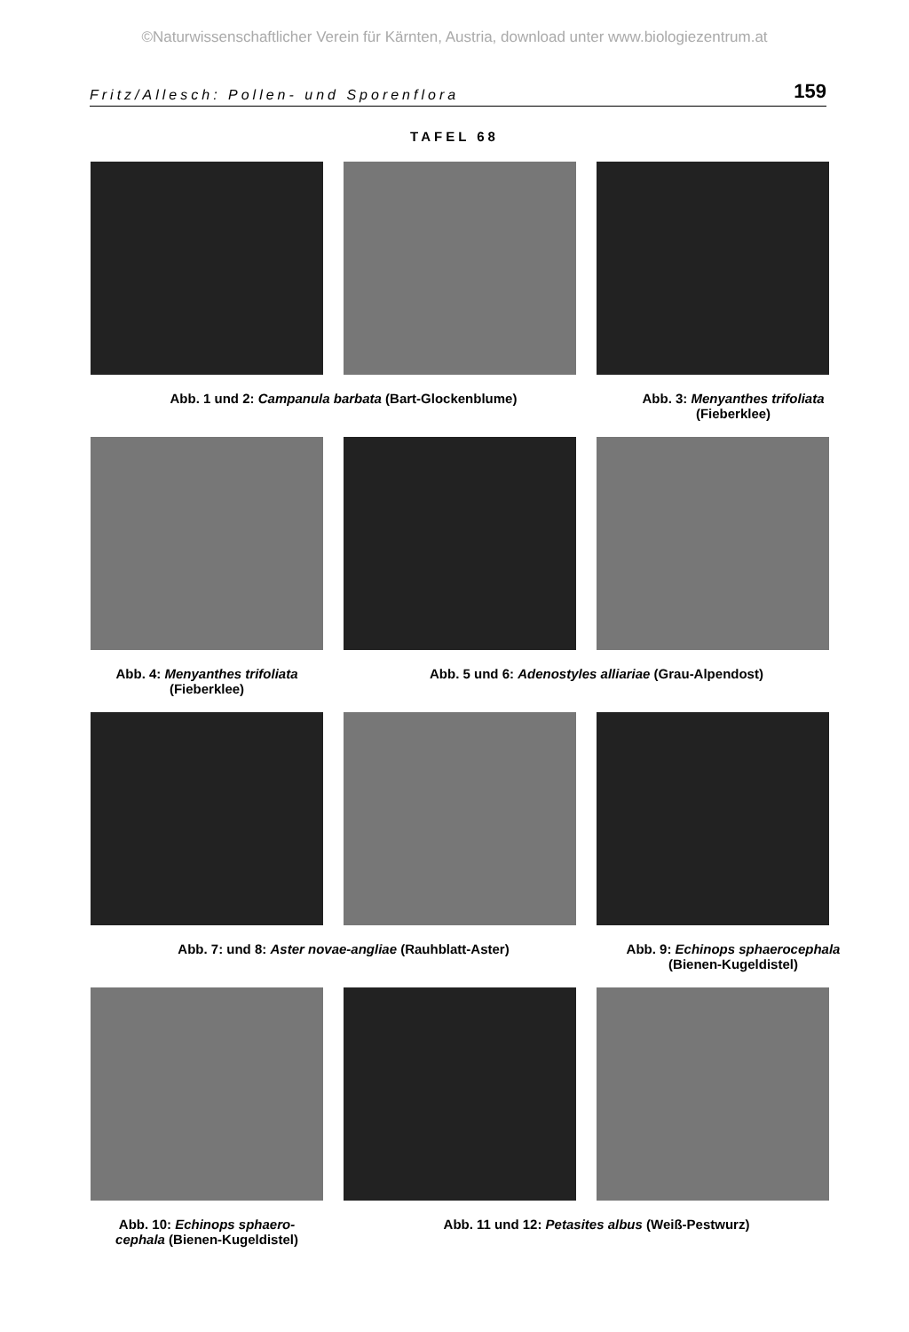©Naturwissenschaftlicher Verein für Kärnten, Austria, download unter www.biologiezentrum.at
Fritz/Allesch: Pollen- und Sporenflora 159
TAFEL 68
Abb. 1 und 2: Campanula barbata (Bart-Glockenblume) Abb. 3: Menyanthes trifoliata
(Fieberklee)
Abb. 4: Menyanthes trifoliata
(Fieberklee)
Abb. 5 und 6: Adenostyles alliariae (Grau-Alpendost)
Abb. 7: und 8: Aster novae-angliae (Rauhblatt-Aster) Abb. 9: Echinops sphaerocephala
(Bienen-Kugeldistel)
Abb. 10: Echinops sphaero-
cephala (Bienen-Kugeldistel)
Abb. 11 und 12: Petasites albus (Weiß-Pestwurz)